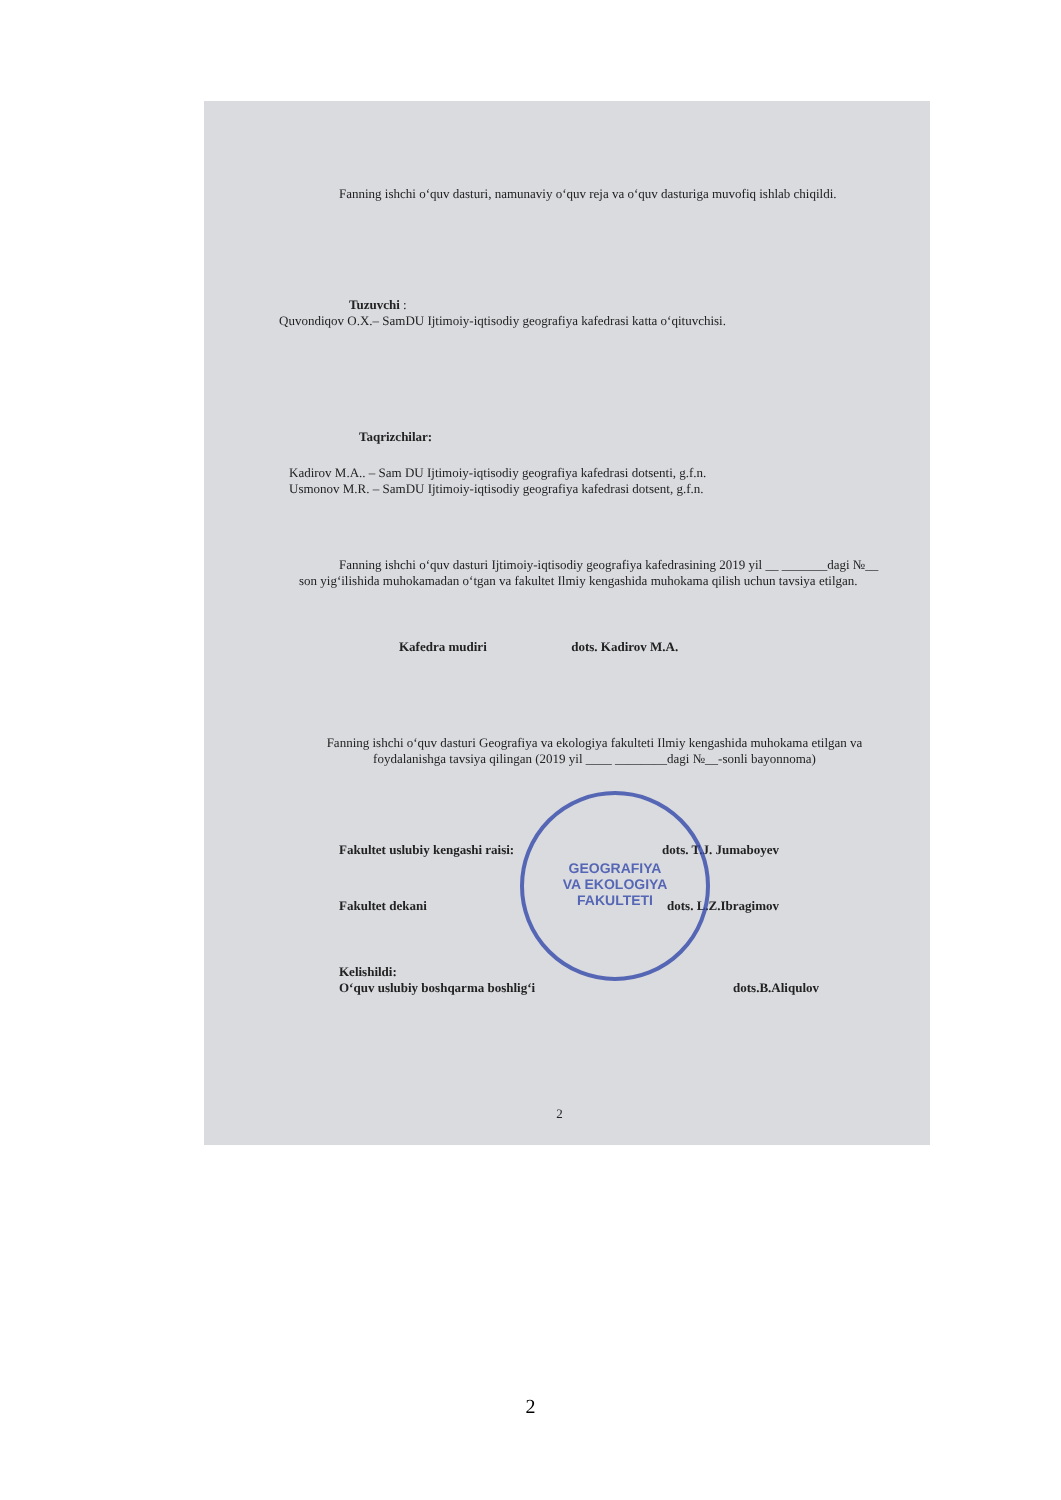Fanning ishchi o‘quv dasturi, namunaviy o‘quv reja va o‘quv dasturiga muvofiq ishlab chiqildi.
Tuzuvchi :
Quvondiqov O.X.– SamDU Ijtimoiy-iqtisodiy geografiya kafedrasi katta o‘qituvchisi.
Taqrizchilar:
Kadirov M.A.. – Sam DU Ijtimoiy-iqtisodiy geografiya kafedrasi dotsenti, g.f.n.
Usmonov M.R. – SamDU Ijtimoiy-iqtisodiy geografiya kafedrasi dotsent, g.f.n.
Fanning ishchi o‘quv dasturi Ijtimoiy-iqtisodiy geografiya kafedrasining 2019 yil __ _______dagi №__ son yig‘ilishida muhokamadan o‘tgan va fakultet Ilmiy kengashida muhokama qilish uchun tavsiya etilgan.
Kafedra mudiri dots. Kadirov M.A.
Fanning ishchi o‘quv dasturi Geografiya va ekologiya fakulteti Ilmiy kengashida muhokama etilgan va foydalanishga tavsiya qilingan (2019 yil ____ ________dagi №__-sonli bayonnoma)
Fakultet uslubiy kengashi raisi: dots. T.J. Jumaboyev
Fakultet dekani dots. L.Z.Ibragimov
Kelishildi:
O‘quv uslubiy boshqarma boshlig‘i dots.B.Aliqulov
2
GEOGRAFIYA
VA EKOLOGIYA
FAKULTETI
2